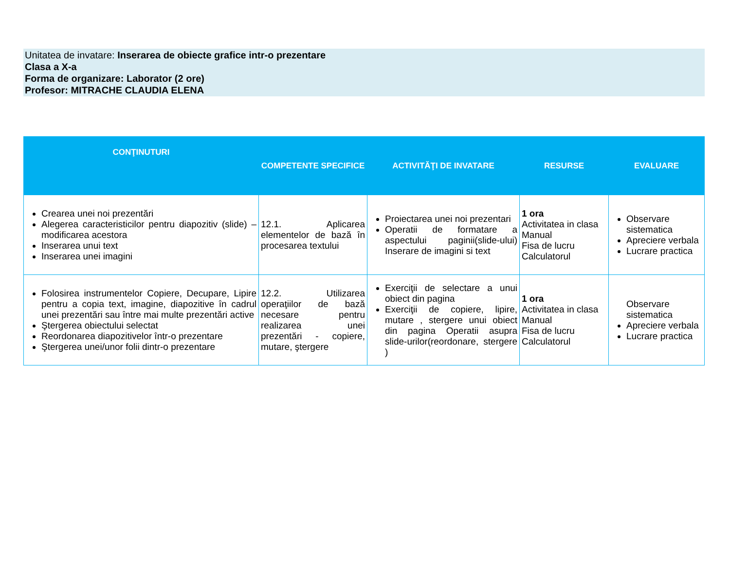Unitatea de invatare: Inserarea de obiecte grafice intr-o prezentare
Clasa a X-a
Forma de organizare: Laborator (2 ore)
Profesor: MITRACHE CLAUDIA ELENA
| CONŢINUTURI | COMPETENTE SPECIFICE | ACTIVITĂŢI DE INVATARE | RESURSE | EVALUARE |
| --- | --- | --- | --- | --- |
| Crearea unei noi prezentări Alegerea caracteristicilor pentru diapozitiv (slide) – modificarea acestora Inserarea unui text Inserarea unei imagini | 12.1. Aplicarea elementelor de bază în procesarea textului | Proiectarea unei noi prezentari Operatii de formatare a aspectului paginii(slide-ului) Inserare de imagini si text | 1 ora Activitatea in clasa Manual Fisa de lucru Calculatorul | Observare sistematica Apreciere verbala Lucrare practica |
| Folosirea instrumentelor Copiere, Decupare, Lipire pentru a copia text, imagine, diapozitive în cadrul unei prezentări sau între mai multe prezentări active Ştergerea obiectului selectat Reordonarea diapozitivelor într-o prezentare Ştergerea unei/unor folii dintr-o prezentare | 12.2. Utilizarea operaţiilor de bază necesare pentru realizarea unei prezentări - copiere, mutare, ştergere | Exerciţii de selectare a unui obiect din pagina Exerciţii de copiere, lipire, mutare , stergere unui obiect din pagina Operatii asupra slide-urilor(reordonare, stergere ) | 1 ora Activitatea in clasa Manual Fisa de lucru Calculatorul | Observare sistematica Apreciere verbala Lucrare practica |